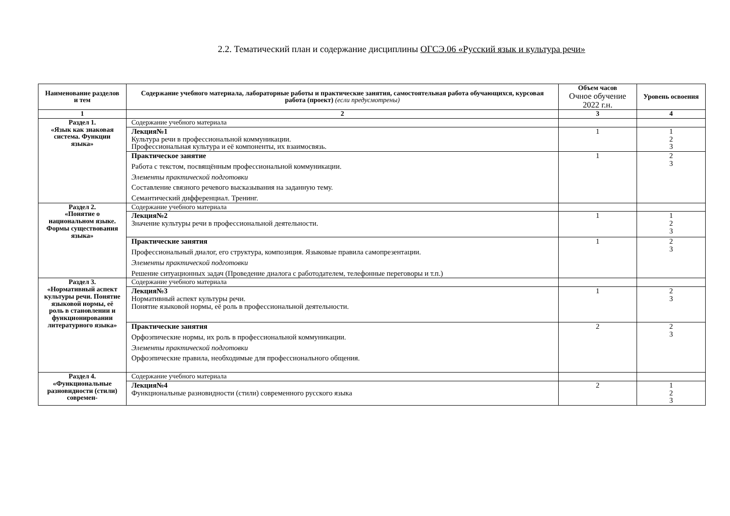2.2. Тематический план и содержание дисциплины ОГСЭ.06 «Русский язык и культура речи»
| Наименование разделов и тем | Содержание учебного материала, лабораторные работы и практические занятия, самостоятельная работа обучающихся, курсовая работа (проект) (если предусмотрены) | Объем часов Очное обучение 2022 г.н. | Уровень освоения |
| --- | --- | --- | --- |
| 1 | 2 | 3 | 4 |
| Раздел 1. «Язык как знаковая система. Функции языка» | Содержание учебного материала | | |
| | Лекция№1 Культура речи в профессиональной коммуникации. Профессиональная культура и её компоненты, их взаимосвязь. | 1 | 1 2 3 |
| | Практическое занятие Работа с текстом, посвящённым профессиональной коммуникации. Элементы практической подготовки Составление связного речевого высказывания на заданную тему. Семантический дифференциал. Тренинг. | 1 | 2 3 |
| Раздел 2. «Понятие о национальном языке. Формы существования языка» | Содержание учебного материала | | |
| | Лекция№2 Значение культуры речи в профессиональной деятельности. | 1 | 1 2 3 |
| | Практические занятия Профессиональный диалог, его структура, композиция. Языковые правила самопрезентации. Элементы практической подготовки Решение ситуационных задач (Проведение диалога с работодателем, телефонные переговоры и т.п.) | 1 | 2 3 |
| Раздел 3. «Нормативный аспект культуры речи. Понятие языковой нормы, её роль в становлении и функционировании литературного языка» | Содержание учебного материала | | |
| | Лекция№3 Нормативный аспект культуры речи. Понятие языковой нормы, её роль в профессиональной деятельности. | 1 | 2 3 |
| | Практические занятия Орфоэпические нормы, их роль в профессиональной коммуникации. Элементы практической подготовки Орфоэпические правила, необходимые для профессионального общения. | 2 | 2 3 |
| Раздел 4. «Функциональные разновидности (стили) современ- | Содержание учебного материала | | |
| | Лекция№4 Функциональные разновидности (стили) современного русского языка | 2 | 1 2 3 |